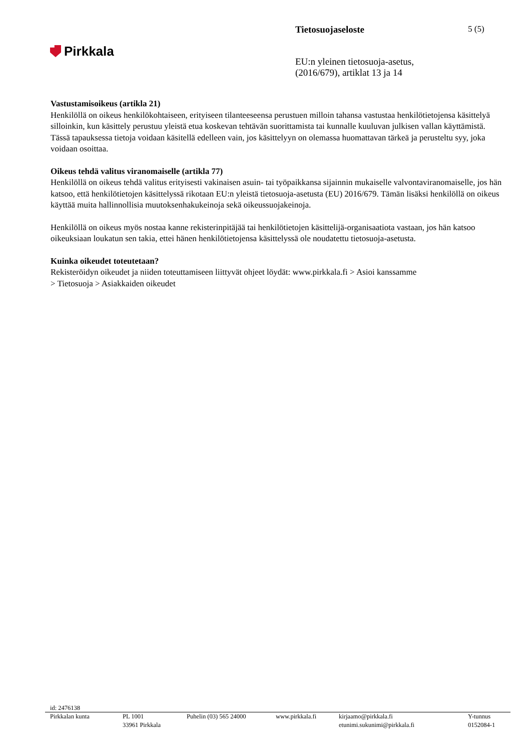Pirkkala
Tietosuojaseloste
EU:n yleinen tietosuoja-asetus,
(2016/679), artiklat 13 ja 14
5 (5)
Vastustamisoikeus (artikla 21)
Henkilöllä on oikeus henkilökohtaiseen, erityiseen tilanteeseensa perustuen milloin tahansa vastustaa henkilötietojensa käsittelyä silloinkin, kun käsittely perustuu yleistä etua koskevan tehtävän suorittamista tai kunnalle kuuluvan julkisen vallan käyttämistä. Tässä tapauksessa tietoja voidaan käsitellä edelleen vain, jos käsittelyyn on olemassa huomattavan tärkeä ja perusteltu syy, joka voidaan osoittaa.
Oikeus tehdä valitus viranomaiselle (artikla 77)
Henkilöllä on oikeus tehdä valitus erityisesti vakinaisen asuin- tai työpaikkansa sijainnin mukaiselle valvontaviranomaiselle, jos hän katsoo, että henkilötietojen käsittelyssä rikotaan EU:n yleistä tietosuoja-asetusta (EU) 2016/679. Tämän lisäksi henkilöllä on oikeus käyttää muita hallinnollisia muutoksenhakukeinoja sekä oikeussuojakeinoja.
Henkilöllä on oikeus myös nostaa kanne rekisterinpitäjää tai henkilötietojen käsittelijä-organisaatiota vastaan, jos hän katsoo oikeuksiaan loukatun sen takia, ettei hänen henkilötietojensa käsittelyssä ole noudatettu tietosuoja-asetusta.
Kuinka oikeudet toteutetaan?
Rekisteröidyn oikeudet ja niiden toteuttamiseen liittyvät ohjeet löydät: www.pirkkala.fi > Asioi kanssamme
> Tietosuoja > Asiakkaiden oikeudet
id: 2476138
Pirkkalan kunta PL 1001
33961 Pirkkala
Puhelin (03) 565 24000 www.pirkkala.fi kirjaamo@pirkkala.fi
etunimi.sukunimi@pirkkala.fi
Y-tunnus
0152084-1